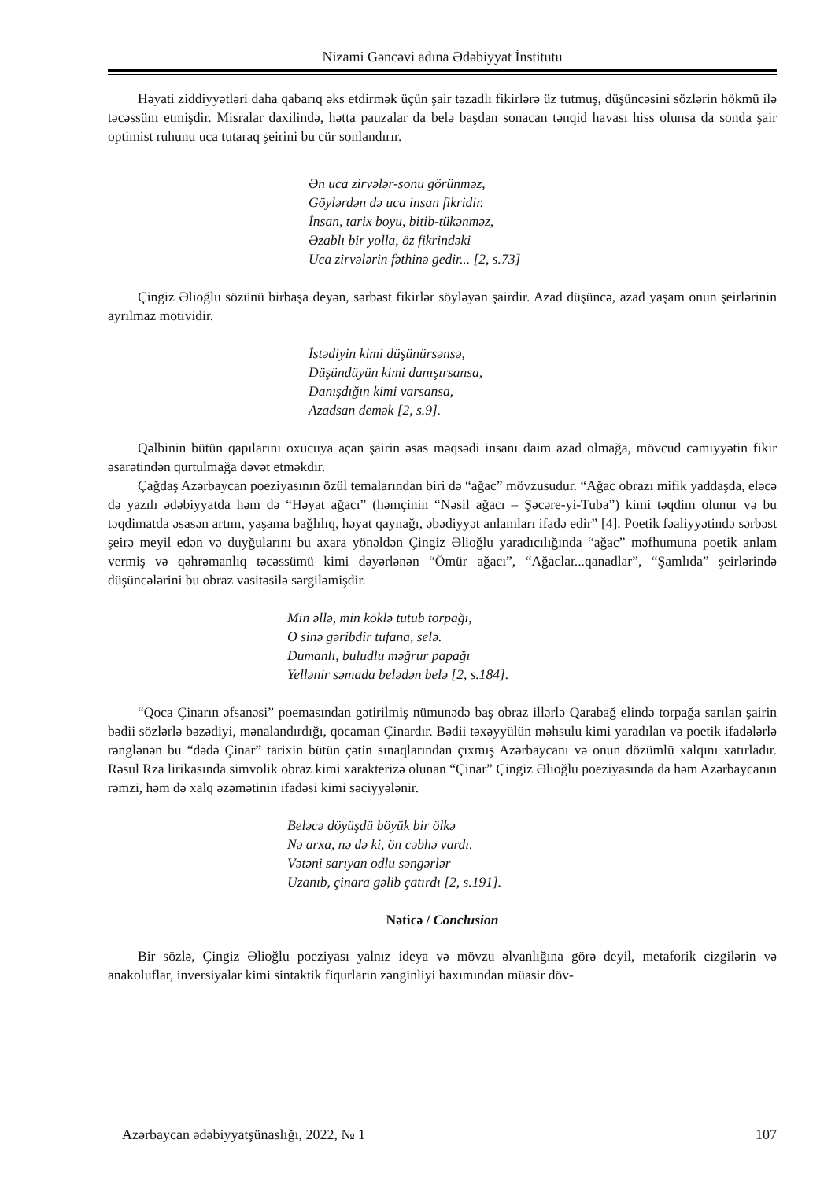Nizami Gəncəvi adına Ədəbiyyat İnstitutu
Həyati ziddiyyətləri daha qabarıq əks etdirmək üçün şair təzadlı fikirlərə üz tutmuş, düşüncəsini sözlərin hökmü ilə təcəssüm etmişdir. Misralar daxilində, hətta pauzalar da belə başdan sonacan tənqid havası hiss olunsa da sonda şair optimist ruhunu uca tutaraq şeirini bu cür sonlandırır.
Ən uca zirvələr-sonu görünməz,
Göylərdən də uca insan fikridir.
İnsan, tarix boyu, bitib-tükənməz,
Əzablı bir yolla, öz fikrindəki
Uca zirvələrin fəthinə gedir... [2, s.73]
Çingiz Əlioğlu sözünü birbaşa deyən, sərbəst fikirlər söyləyən şairdir. Azad düşüncə, azad yaşam onun şeirlərinin ayrılmaz motividir.
İstədiyin kimi düşünürsənsə,
Düşündüyün kimi danışırsansa,
Danışdığın kimi varsansa,
Azadsan demək [2, s.9].
Qəlbinin bütün qapılarını oxucuya açan şairin əsas məqsədi insanı daim azad olmağa, mövcud cəmiyyətin fikir əsarətindən qurtulmağa dəvət etməkdir.
Çağdaş Azərbaycan poeziyasının özül temalarından biri də “ağac” mövzusudur. “Ağac obrazı mifik yaddaşda, eləcə də yazılı ədəbiyyatda həm də “Həyat ağacı” (həmçinin “Nəsil ağacı – Şəcəre-yi-Tuba”) kimi təqdim olunur və bu təqdimatda əsasən artım, yaşama bağlılıq, həyat qaynağı, əbədiyyət anlamları ifadə edir” [4]. Poetik fəaliyyətində sərbəst şeirə meyil edən və duyğularını bu axara yönəldən Çingiz Əlioğlu yaradıcılığında “ağac” məfhumuna poetik anlam vermiş və qəhrəmanlıq təcəssümü kimi dəyərlənən “Ömür ağacı”, “Ağaclar...qanadlar”, “Şamlıda” şeirlərində düşüncələrini bu obraz vasitəsilə sərgiləmişdir.
Min əllə, min köklə tutub torpağı,
O sinə gəribdir tufana, selə.
Dumanlı, buludlu məğrur papağı
Yellənir səmada belədən belə [2, s.184].
“Qoca Çinarın əfsanəsi” poemasından gətirilmiş nümunədə baş obraz illərlə Qarabağ elində torpağa sarılan şairin bədii sözlərlə bəzədiyi, mənalandırdığı, qocaman Çinardır. Bədii təxəyyülün məhsulu kimi yaradılan və poetik ifadələrlə rənglənən bu “dədə Çinar” tarixin bütün çətin sınaqlarından çıxmış Azərbaycanı və onun dözümlü xalqını xatırladır. Rəsul Rza lirikasında simvolik obraz kimi xarakterizə olunan “Çinar” Çingiz Əlioğlu poeziyasında da həm Azərbaycanın rəmzi, həm də xalq əzəmətinin ifadəsi kimi səciyyələnir.
Beləcə döyüşdü böyük bir ölkə
Nə arxa, nə də ki, ön cəbhə vardı.
Vətəni sarıyan odlu səngərlər
Uzanıb, çinara gəlib çatırdı [2, s.191].
Nəticə / Conclusion
Bir sözlə, Çingiz Əlioğlu poeziyası yalnız ideya və mövzu əlvanlığına görə deyil, metaforik cizgilərin və anakoluflar, inversiyalar kimi sintaktik fiqurların zənginliyi baxımından müasir döv-
Azərbaycan ədəbiyyatşünaslığı, 2022, № 1 107